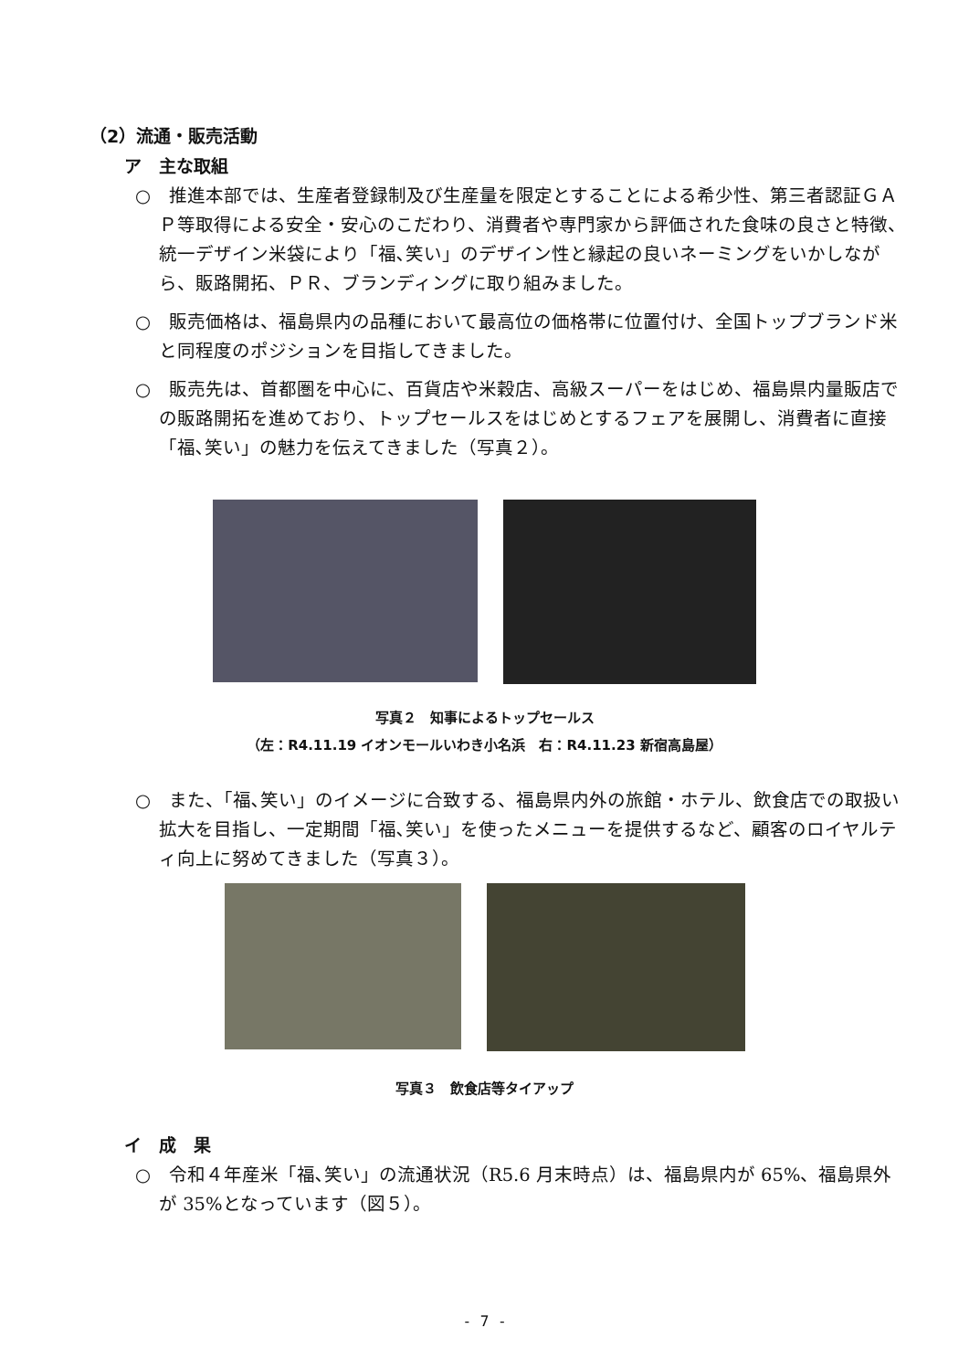（2）流通・販売活動
ア　主な取組
○　推進本部では、生産者登録制及び生産量を限定とすることによる希少性、第三者認証ＧＡＰ等取得による安全・安心のこだわり、消費者や専門家から評価された食味の良さと特徴、統一デザイン米袋により「福､笑い」のデザイン性と縁起の良いネーミングをいかしながら、販路開拓、ＰＲ、ブランディングに取り組みました。
○　販売価格は、福島県内の品種において最高位の価格帯に位置付け、全国トップブランド米と同程度のポジションを目指してきました。
○　販売先は、首都圏を中心に、百貨店や米穀店、高級スーパーをはじめ、福島県内量販店での販路開拓を進めており、トップセールスをはじめとするフェアを展開し、消費者に直接「福､笑い」の魅力を伝えてきました（写真２）。
写真２　知事によるトップセールス
（左：R4.11.19 イオンモールいわき小名浜　右：R4.11.23 新宿高島屋）
○　また、「福､笑い」のイメージに合致する、福島県内外の旅館・ホテル、飲食店での取扱い拡大を目指し、一定期間「福､笑い」を使ったメニューを提供するなど、顧客のロイヤルティ向上に努めてきました（写真３）。
写真３　飲食店等タイアップ
イ　成　果
○　令和４年産米「福､笑い」の流通状況（R5.6 月末時点）は、福島県内が 65%、福島県外が 35%となっています（図５）。
- 7 -